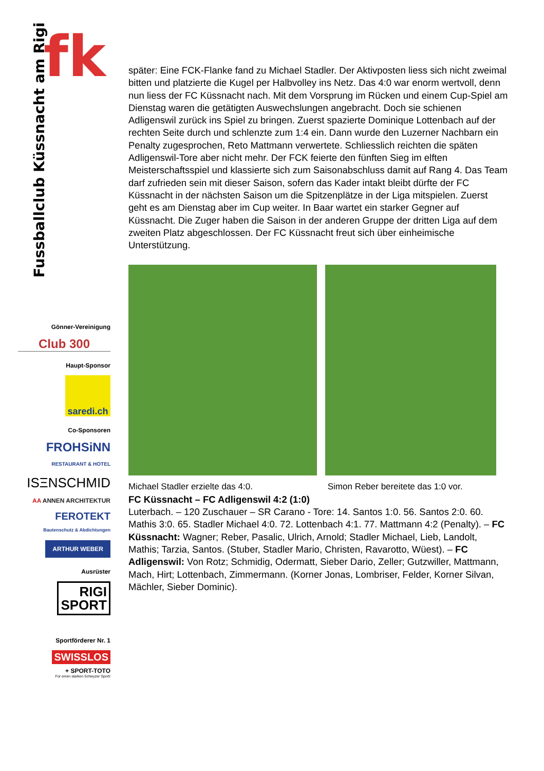fk
Fussballclub Küssnacht am Rigi
Gönner-Vereinigung
Club 300
Haupt-Sponsor
saredi.ch
Co-Sponsoren
FROHSiNN
RESTAURANT & HOTEL
ISΞNSCHMID
AA ANNEN ARCHITEKTUR
FEROTEKT
Bautenschutz & Abdichtungen
ARTHUR WEBER
Ausrüster
RIGI
SPORT
Sportförderer Nr. 1
SWISSLOS
+ SPORT-TOTO
Für einen starken Schwyzer Sport!
später: Eine FCK-Flanke fand zu Michael Stadler. Der Aktivposten liess sich nicht zweimal bitten und platzierte die Kugel per Halbvolley ins Netz. Das 4:0 war enorm wertvoll, denn nun liess der FC Küssnacht nach. Mit dem Vorsprung im Rücken und einem Cup-Spiel am Dienstag waren die getätigten Auswechslungen angebracht. Doch sie schienen Adligenswil zurück ins Spiel zu bringen. Zuerst spazierte Dominique Lottenbach auf der rechten Seite durch und schlenzte zum 1:4 ein. Dann wurde den Luzerner Nachbarn ein Penalty zugesprochen, Reto Mattmann verwertete. Schliesslich reichten die späten Adligenswil-Tore aber nicht mehr. Der FCK feierte den fünften Sieg im elften Meisterschaftsspiel und klassierte sich zum Saisonabschluss damit auf Rang 4. Das Team darf zufrieden sein mit dieser Saison, sofern das Kader intakt bleibt dürfte der FC Küssnacht in der nächsten Saison um die Spitzenplätze in der Liga mitspielen. Zuerst geht es am Dienstag aber im Cup weiter. In Baar wartet ein starker Gegner auf Küssnacht. Die Zuger haben die Saison in der anderen Gruppe der dritten Liga auf dem zweiten Platz abgeschlossen. Der FC Küssnacht freut sich über einheimische Unterstützung.
Michael Stadler erzielte das 4:0. Simon Reber bereitete das 1:0 vor.
FC Küssnacht – FC Adligenswil 4:2 (1:0)
Luterbach. – 120 Zuschauer – SR Carano - Tore: 14. Santos 1:0. 56. Santos 2:0. 60. Mathis 3:0. 65. Stadler Michael 4:0. 72. Lottenbach 4:1. 77. Mattmann 4:2 (Penalty). – FC Küssnacht: Wagner; Reber, Pasalic, Ulrich, Arnold; Stadler Michael, Lieb, Landolt, Mathis; Tarzia, Santos. (Stuber, Stadler Mario, Christen, Ravarotto, Wüest). – FC Adligenswil: Von Rotz; Schmidig, Odermatt, Sieber Dario, Zeller; Gutzwiller, Mattmann, Mach, Hirt; Lottenbach, Zimmermann. (Korner Jonas, Lombriser, Felder, Korner Silvan, Mächler, Sieber Dominic).